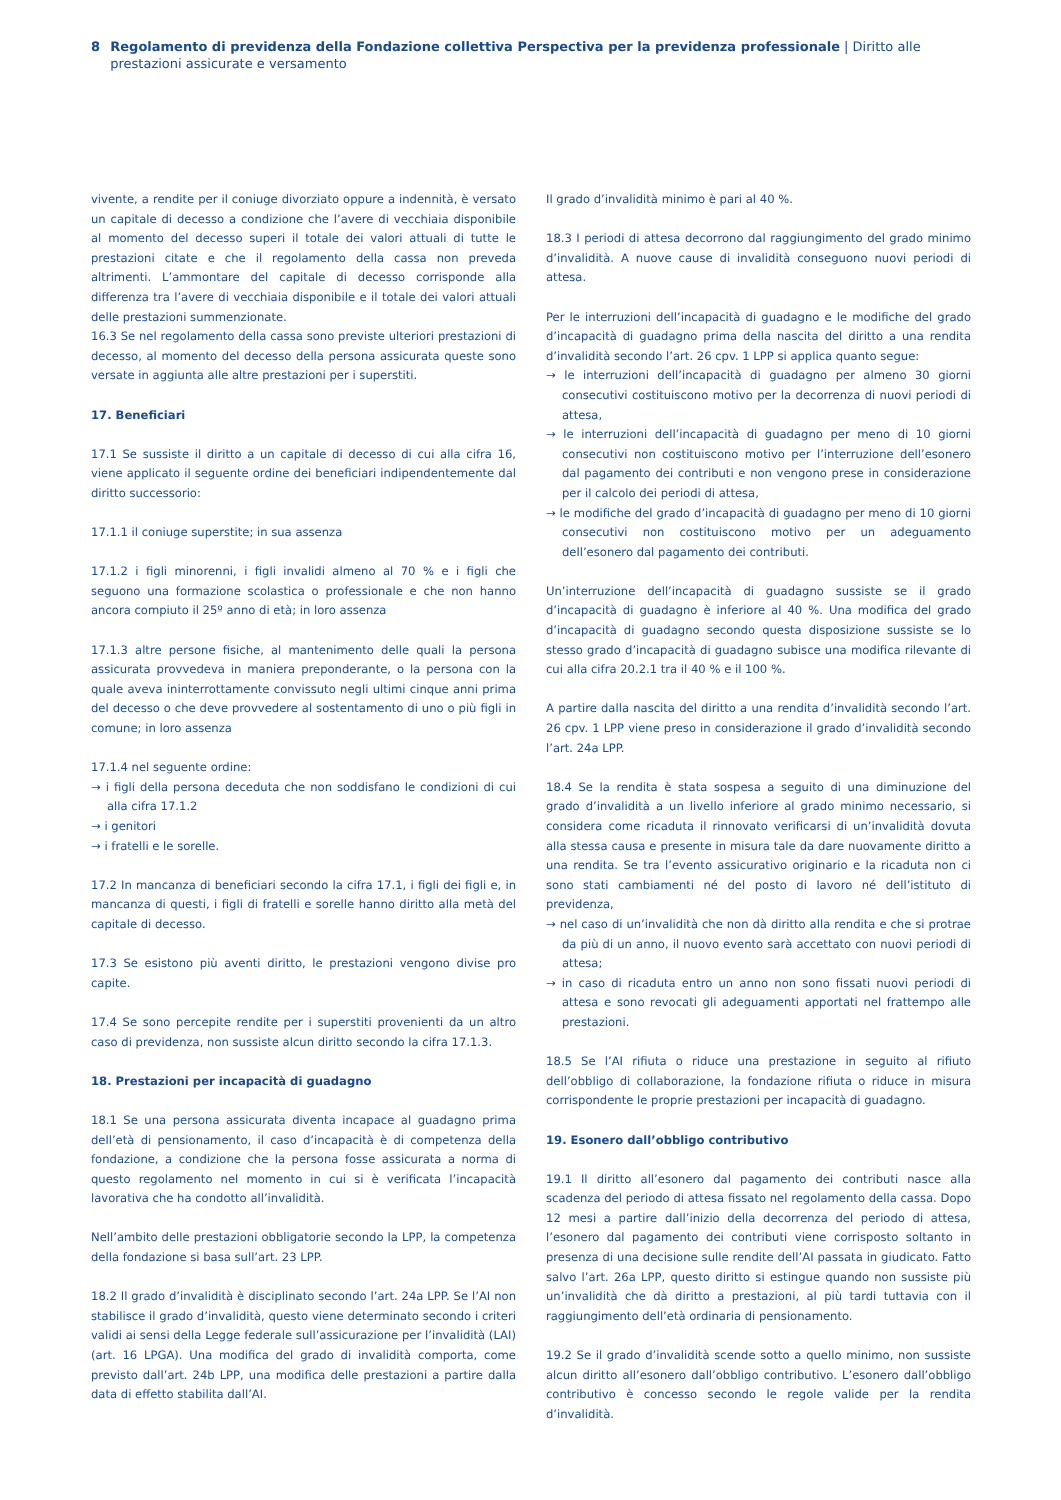8 Regolamento di previdenza della Fondazione collettiva Perspectiva per la previdenza professionale | Diritto alle prestazioni assicurate e versamento
vivente, a rendite per il coniuge divorziato oppure a indennità, è versato un capitale di decesso a condizione che l’avere di vecchiaia disponibile al momento del decesso superi il totale dei valori attuali di tutte le prestazioni citate e che il regolamento della cassa non preveda altrimenti. L’ammontare del capitale di decesso corrisponde alla differenza tra l’avere di vecchiaia disponibile e il totale dei valori attuali delle prestazioni summenzionate.
16.3 Se nel regolamento della cassa sono previste ulteriori prestazioni di decesso, al momento del decesso della persona assicurata queste sono versate in aggiunta alle altre prestazioni per i superstiti.
17. Beneficiari
17.1 Se sussiste il diritto a un capitale di decesso di cui alla cifra 16, viene applicato il seguente ordine dei beneficiari indipendentemente dal diritto successorio:
17.1.1 il coniuge superstite; in sua assenza
17.1.2 i figli minorenni, i figli invalidi almeno al 70 % e i figli che seguono una formazione scolastica o professionale e che non hanno ancora compiuto il 25º anno di età; in loro assenza
17.1.3 altre persone fisiche, al mantenimento delle quali la persona assicurata provvedeva in maniera preponderante, o la persona con la quale aveva ininterrottamente convissuto negli ultimi cinque anni prima del decesso o che deve provvedere al sostentamento di uno o più figli in comune; in loro assenza
17.1.4 nel seguente ordine:
→ i figli della persona deceduta che non soddisfano le condizioni di cui alla cifra 17.1.2
→ i genitori
→ i fratelli e le sorelle.
17.2 In mancanza di beneficiari secondo la cifra 17.1, i figli dei figli e, in mancanza di questi, i figli di fratelli e sorelle hanno diritto alla metà del capitale di decesso.
17.3 Se esistono più aventi diritto, le prestazioni vengono divise pro capite.
17.4 Se sono percepite rendite per i superstiti provenienti da un altro caso di previdenza, non sussiste alcun diritto secondo la cifra 17.1.3.
18. Prestazioni per incapacità di guadagno
18.1 Se una persona assicurata diventa incapace al guadagno prima dell’età di pensionamento, il caso d’incapacità è di competenza della fondazione, a condizione che la persona fosse assicurata a norma di questo regolamento nel momento in cui si è verificata l’incapacità lavorativa che ha condotto all’invalidità.
Nell’ambito delle prestazioni obbligatorie secondo la LPP, la competenza della fondazione si basa sull’art. 23 LPP.
18.2 Il grado d’invalidità è disciplinato secondo l’art. 24a LPP. Se l’AI non stabilisce il grado d’invalidità, questo viene determinato secondo i criteri validi ai sensi della Legge federale sull’assicurazione per l’invalidità (LAI) (art. 16 LPGA). Una modifica del grado di invalidità comporta, come previsto dall’art. 24b LPP, una modifica delle prestazioni a partire dalla data di effetto stabilita dall’AI.
Il grado d’invalidità minimo è pari al 40 %.
18.3 I periodi di attesa decorrono dal raggiungimento del grado minimo d’invalidità. A nuove cause di invalidità conseguono nuovi periodi di attesa.
Per le interruzioni dell’incapacità di guadagno e le modifiche del grado d’incapacità di guadagno prima della nascita del diritto a una rendita d’invalidità secondo l’art. 26 cpv. 1 LPP si applica quanto segue:
→ le interruzioni dell’incapacità di guadagno per almeno 30 giorni consecutivi costituiscono motivo per la decorrenza di nuovi periodi di attesa,
→ le interruzioni dell’incapacità di guadagno per meno di 10 giorni consecutivi non costituiscono motivo per l’interruzione dell’esonero dal pagamento dei contributi e non vengono prese in considerazione per il calcolo dei periodi di attesa,
→ le modifiche del grado d’incapacità di guadagno per meno di 10 giorni consecutivi non costituiscono motivo per un adeguamento dell’esonero dal pagamento dei contributi.
Un’interruzione dell’incapacità di guadagno sussiste se il grado d’incapacità di guadagno è inferiore al 40 %. Una modifica del grado d’incapacità di guadagno secondo questa disposizione sussiste se lo stesso grado d’incapacità di guadagno subisce una modifica rilevante di cui alla cifra 20.2.1 tra il 40 % e il 100 %.
A partire dalla nascita del diritto a una rendita d’invalidità secondo l’art. 26 cpv. 1 LPP viene preso in considerazione il grado d’invalidità secondo l’art. 24a LPP.
18.4 Se la rendita è stata sospesa a seguito di una diminuzione del grado d’invalidità a un livello inferiore al grado minimo necessario, si considera come ricaduta il rinnovato verificarsi di un’invalidità dovuta alla stessa causa e presente in misura tale da dare nuovamente diritto a una rendita. Se tra l’evento assicurativo originario e la ricaduta non ci sono stati cambiamenti né del posto di lavoro né dell’istituto di previdenza,
→ nel caso di un’invalidità che non dà diritto alla rendita e che si protrae da più di un anno, il nuovo evento sarà accettato con nuovi periodi di attesa;
→ in caso di ricaduta entro un anno non sono fissati nuovi periodi di attesa e sono revocati gli adeguamenti apportati nel frattempo alle prestazioni.
18.5 Se l’AI rifiuta o riduce una prestazione in seguito al rifiuto dell’obbligo di collaborazione, la fondazione rifiuta o riduce in misura corrispondente le proprie prestazioni per incapacità di guadagno.
19. Esonero dall’obbligo contributivo
19.1 Il diritto all’esonero dal pagamento dei contributi nasce alla scadenza del periodo di attesa fissato nel regolamento della cassa. Dopo 12 mesi a partire dall’inizio della decorrenza del periodo di attesa, l’esonero dal pagamento dei contributi viene corrisposto soltanto in presenza di una decisione sulle rendite dell’AI passata in giudicato. Fatto salvo l’art. 26a LPP, questo diritto si estingue quando non sussiste più un’invalidità che dà diritto a prestazioni, al più tardi tuttavia con il raggiungimento dell’età ordinaria di pensionamento.
19.2 Se il grado d’invalidità scende sotto a quello minimo, non sussiste alcun diritto all’esonero dall’obbligo contributivo. L’esonero dall’obbligo contributivo è concesso secondo le regole valide per la rendita d’invalidità.